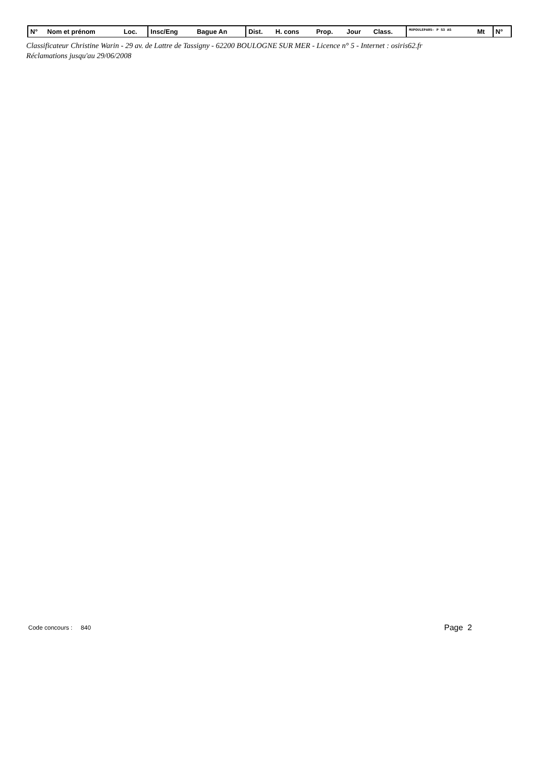| N° | Nom et prénom | Loc. | Insc/Eng | Bague An | Dist. | H. cons | Prop. | Jour | Class. | MUPOULEPAR5- P S3 AS | Mt | N° | |
Classificateur Christine Warin - 29 av. de Lattre de Tassigny - 62200 BOULOGNE SUR MER - Licence n° 5 - Internet : osiris62.fr
Réclamations jusqu'au 29/06/2008
Code concours : 840 Page 2